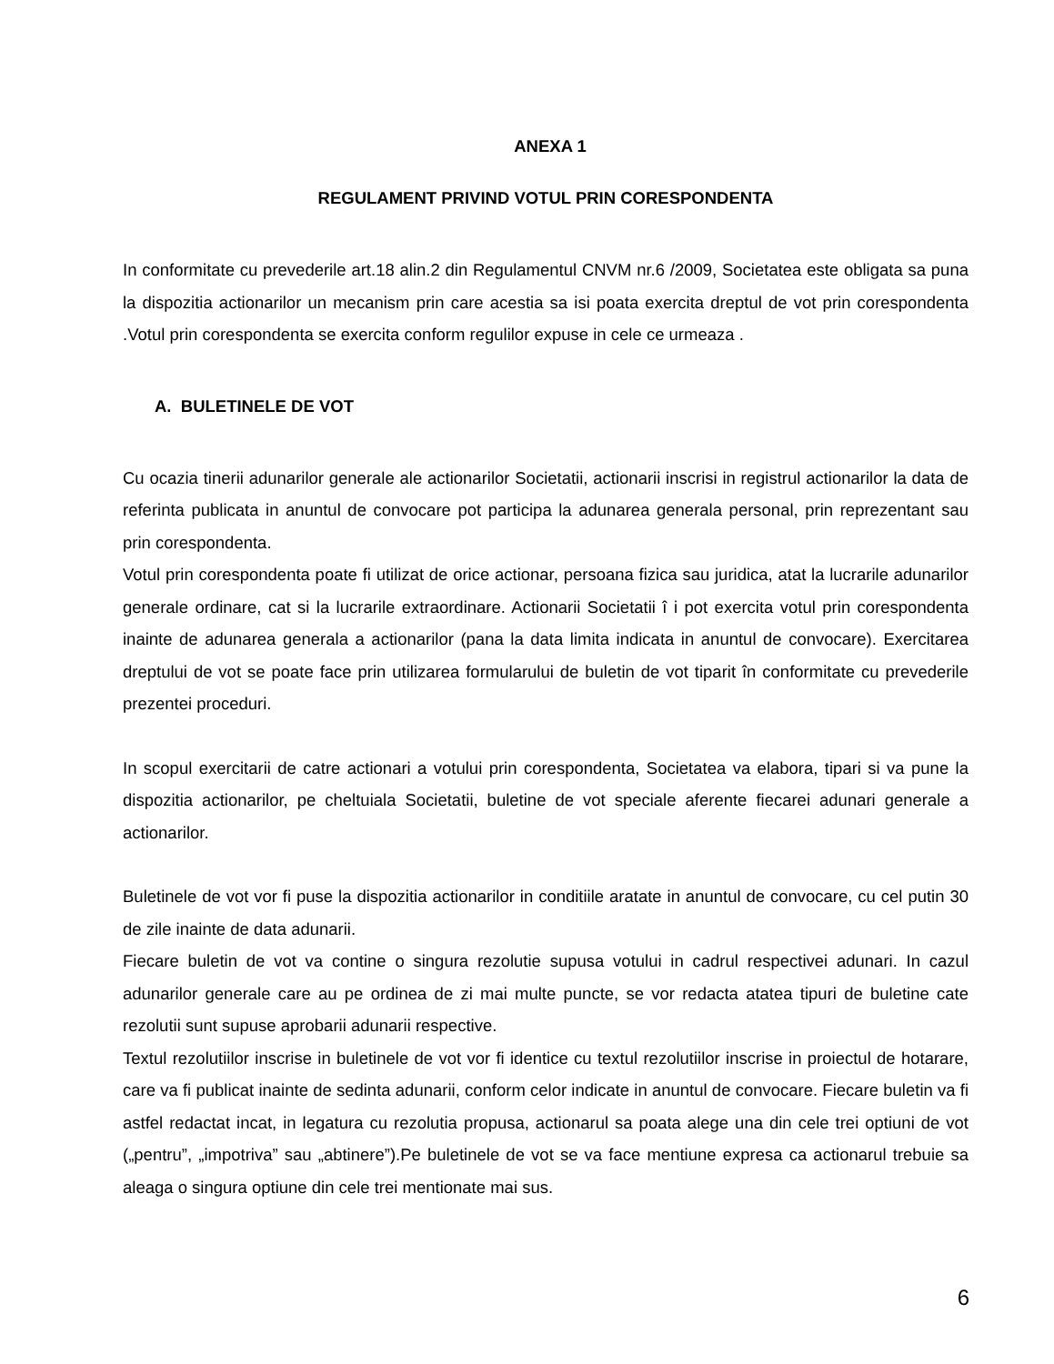ANEXA 1
REGULAMENT PRIVIND VOTUL PRIN CORESPONDENTA
In conformitate cu prevederile art.18 alin.2 din Regulamentul CNVM nr.6 /2009, Societatea este obligata sa puna la dispozitia actionarilor un mecanism prin care acestia sa isi poata exercita dreptul de vot prin corespondenta .Votul prin corespondenta se exercita conform regulilor expuse in cele ce urmeaza .
A. BULETINELE DE VOT
Cu ocazia tinerii adunarilor generale ale actionarilor Societatii, actionarii inscrisi in registrul actionarilor la data de referinta publicata in anuntul de convocare pot participa la adunarea generala personal, prin reprezentant sau prin corespondenta.
Votul prin corespondenta poate fi utilizat de orice actionar, persoana fizica sau juridica, atat la lucrarile adunarilor generale ordinare, cat si la lucrarile extraordinare. Actionarii Societatii î i pot exercita votul prin corespondenta inainte de adunarea generala a actionarilor (pana la data limita indicata in anuntul de convocare). Exercitarea dreptului de vot se poate face prin utilizarea formularului de buletin de vot tiparit în conformitate cu prevederile prezentei proceduri.
In scopul exercitarii de catre actionari a votului prin corespondenta, Societatea va elabora, tipari si va pune la dispozitia actionarilor, pe cheltuiala Societatii, buletine de vot speciale aferente fiecarei adunari generale a actionarilor.
Buletinele de vot vor fi puse la dispozitia actionarilor in conditiile aratate in anuntul de convocare, cu cel putin 30 de zile inainte de data adunarii.
Fiecare buletin de vot va contine o singura rezolutie supusa votului in cadrul respectivei adunari. In cazul adunarilor generale care au pe ordinea de zi mai multe puncte, se vor redacta atatea tipuri de buletine cate rezolutii sunt supuse aprobarii adunarii respective.
Textul rezolutiilor inscrise in buletinele de vot vor fi identice cu textul rezolutiilor inscrise in proiectul de hotarare, care va fi publicat inainte de sedinta adunarii, conform celor indicate in anuntul de convocare. Fiecare buletin va fi astfel redactat incat, in legatura cu rezolutia propusa, actionarul sa poata alege una din cele trei optiuni de vot („pentru”, „impotriva” sau „abtinere”).Pe buletinele de vot se va face mentiune expresa ca actionarul trebuie sa aleaga o singura optiune din cele trei mentionate mai sus.
6